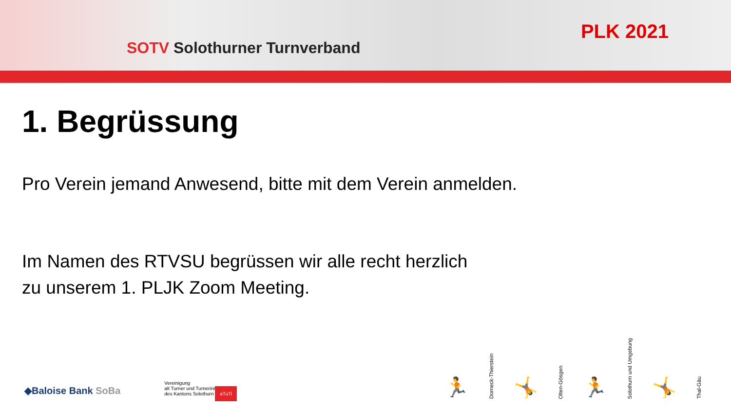SOTV Solothurner Turnverband
PLK 2021
1. Begrüssung
Pro Verein jemand Anwesend, bitte mit dem Verein anmelden.
Im Namen des RTVSU begrüssen wir alle recht herzlich
zu unserem 1. PLJK Zoom Meeting.
◆Baloise Bank SoBa
Vereinigung
alt Turner und Turnerinnen
des Kantons Solothurn aTuTi
🏃
Dorneck-Thierstein
🤸
Olten-Gösgen
🏃
Solothurn und Umgebung
🤸
Thal-Gäu